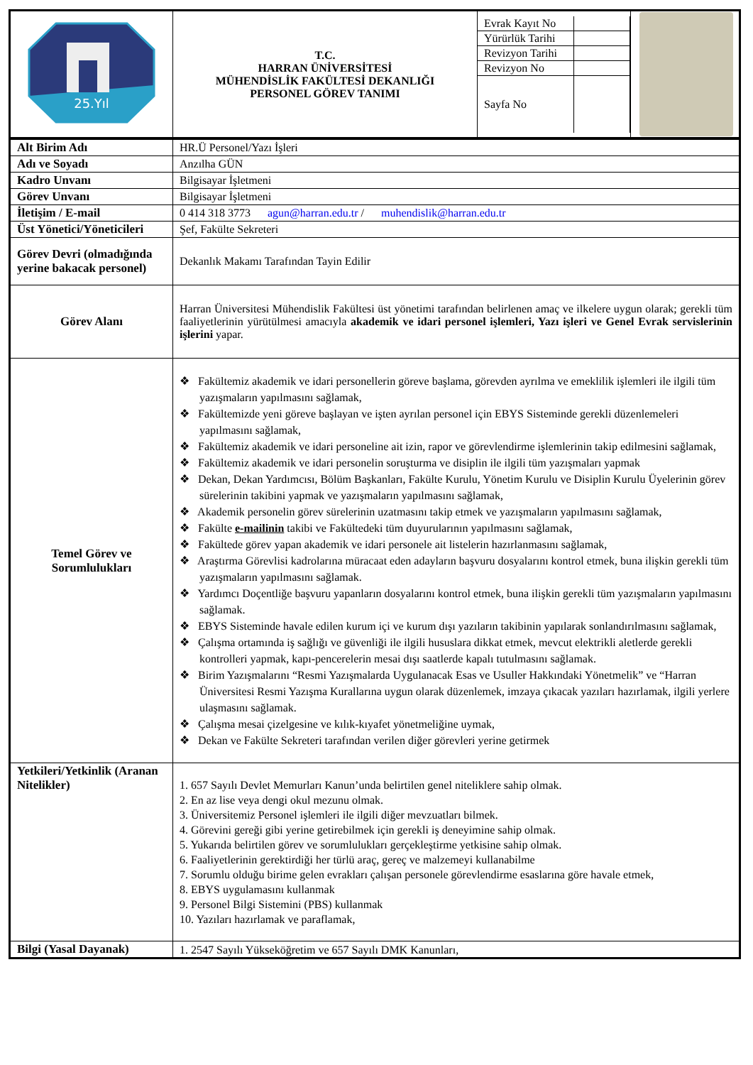| 25.Yıl | T.C. HARRAN ÜNİVERSİTESİ MÜHENDİSLİK FAKÜLTESİ DEKANLIĞI PERSONEL GÖREV TANIMI | / Evrak Kayıt No / / / Yürürlük Tarihi / / / Revizyon Tarihi / / / Revizyon No / / / Sayfa No / / | |
| Alt Birim Adı | HR.Ü Personel/Yazı İşleri |
| Adı ve Soyadı | Anzılha GÜN |
| Kadro Unvanı | Bilgisayar İşletmeni |
| Görev Unvanı | Bilgisayar İşletmeni |
| İletişim / E-mail | 0 414 318 3773 agun@harran.edu.tr / muhendislik@harran.edu.tr |
| Üst Yönetici/Yöneticileri | Şef, Fakülte Sekreteri |
| Görev Devri (olmadığında yerine bakacak personel) | Dekanlık Makamı Tarafından Tayin Edilir |
| Görev Alanı | Harran Üniversitesi Mühendislik Fakültesi üst yönetimi tarafından belirlenen amaç ve ilkelere uygun olarak; gerekli tüm faaliyetlerinin yürütülmesi amacıyla akademik ve idari personel işlemleri, Yazı işleri ve Genel Evrak servislerinin işlerini yapar. |
| Temel Görev ve Sorumlulukları | ❖ Fakültemiz akademik ve idari personellerin göreve başlama, görevden ayrılma ve emeklilik işlemleri ile ilgili tüm yazışmaların yapılmasını sağlamak, ❖ Fakültemizde yeni göreve başlayan ve işten ayrılan personel için EBYS Sisteminde gerekli düzenlemeleri yapılmasını sağlamak, ❖ Fakültemiz akademik ve idari personeline ait izin, rapor ve görevlendirme işlemlerinin takip edilmesini sağlamak, ❖ Fakültemiz akademik ve idari personelin soruşturma ve disiplin ile ilgili tüm yazışmaları yapmak ❖ Dekan, Dekan Yardımcısı, Bölüm Başkanları, Fakülte Kurulu, Yönetim Kurulu ve Disiplin Kurulu Üyelerinin görev sürelerinin takibini yapmak ve yazışmaların yapılmasını sağlamak, ❖ Akademik personelin görev sürelerinin uzatmasını takip etmek ve yazışmaların yapılmasını sağlamak, ❖ Fakülte e-mailinin takibi ve Fakültedeki tüm duyurularının yapılmasını sağlamak, ❖ Fakültede görev yapan akademik ve idari personele ait listelerin hazırlanmasını sağlamak, ❖ Araştırma Görevlisi kadrolarına müracaat eden adayların başvuru dosyalarını kontrol etmek, buna ilişkin gerekli tüm yazışmaların yapılmasını sağlamak. ❖ Yardımcı Doçentliğe başvuru yapanların dosyalarını kontrol etmek, buna ilişkin gerekli tüm yazışmaların yapılmasını sağlamak. ❖ EBYS Sisteminde havale edilen kurum içi ve kurum dışı yazıların takibinin yapılarak sonlandırılmasını sağlamak, ❖ Çalışma ortamında iş sağlığı ve güvenliği ile ilgili hususlara dikkat etmek, mevcut elektrikli aletlerde gerekli kontrolleri yapmak, kapı-pencerelerin mesai dışı saatlerde kapalı tutulmasını sağlamak. ❖ Birim Yazışmalarını “Resmi Yazışmalarda Uygulanacak Esas ve Usuller Hakkındaki Yönetmelik” ve “Harran Üniversitesi Resmi Yazışma Kurallarına uygun olarak düzenlemek, imzaya çıkacak yazıları hazırlamak, ilgili yerlere ulaşmasını sağlamak. ❖ Çalışma mesai çizelgesine ve kılık-kıyafet yönetmeliğine uymak, ❖ Dekan ve Fakülte Sekreteri tarafından verilen diğer görevleri yerine getirmek |
| Yetkileri/Yetkinlik (Aranan Nitelikler) | 1. 657 Sayılı Devlet Memurları Kanun’unda belirtilen genel niteliklere sahip olmak. 2. En az lise veya dengi okul mezunu olmak. 3. Üniversitemiz Personel işlemleri ile ilgili diğer mevzuatları bilmek. 4. Görevini gereği gibi yerine getirebilmek için gerekli iş deneyimine sahip olmak. 5. Yukarıda belirtilen görev ve sorumlulukları gerçekleştirme yetkisine sahip olmak. 6. Faaliyetlerinin gerektirdiği her türlü araç, gereç ve malzemeyi kullanabilme 7. Sorumlu olduğu birime gelen evrakları çalışan personele görevlendirme esaslarına göre havale etmek, 8. EBYS uygulamasını kullanmak 9. Personel Bilgi Sistemini (PBS) kullanmak 10. Yazıları hazırlamak ve paraflamak, |
| Bilgi (Yasal Dayanak) | 1. 2547 Sayılı Yükseköğretim ve 657 Sayılı DMK Kanunları, |